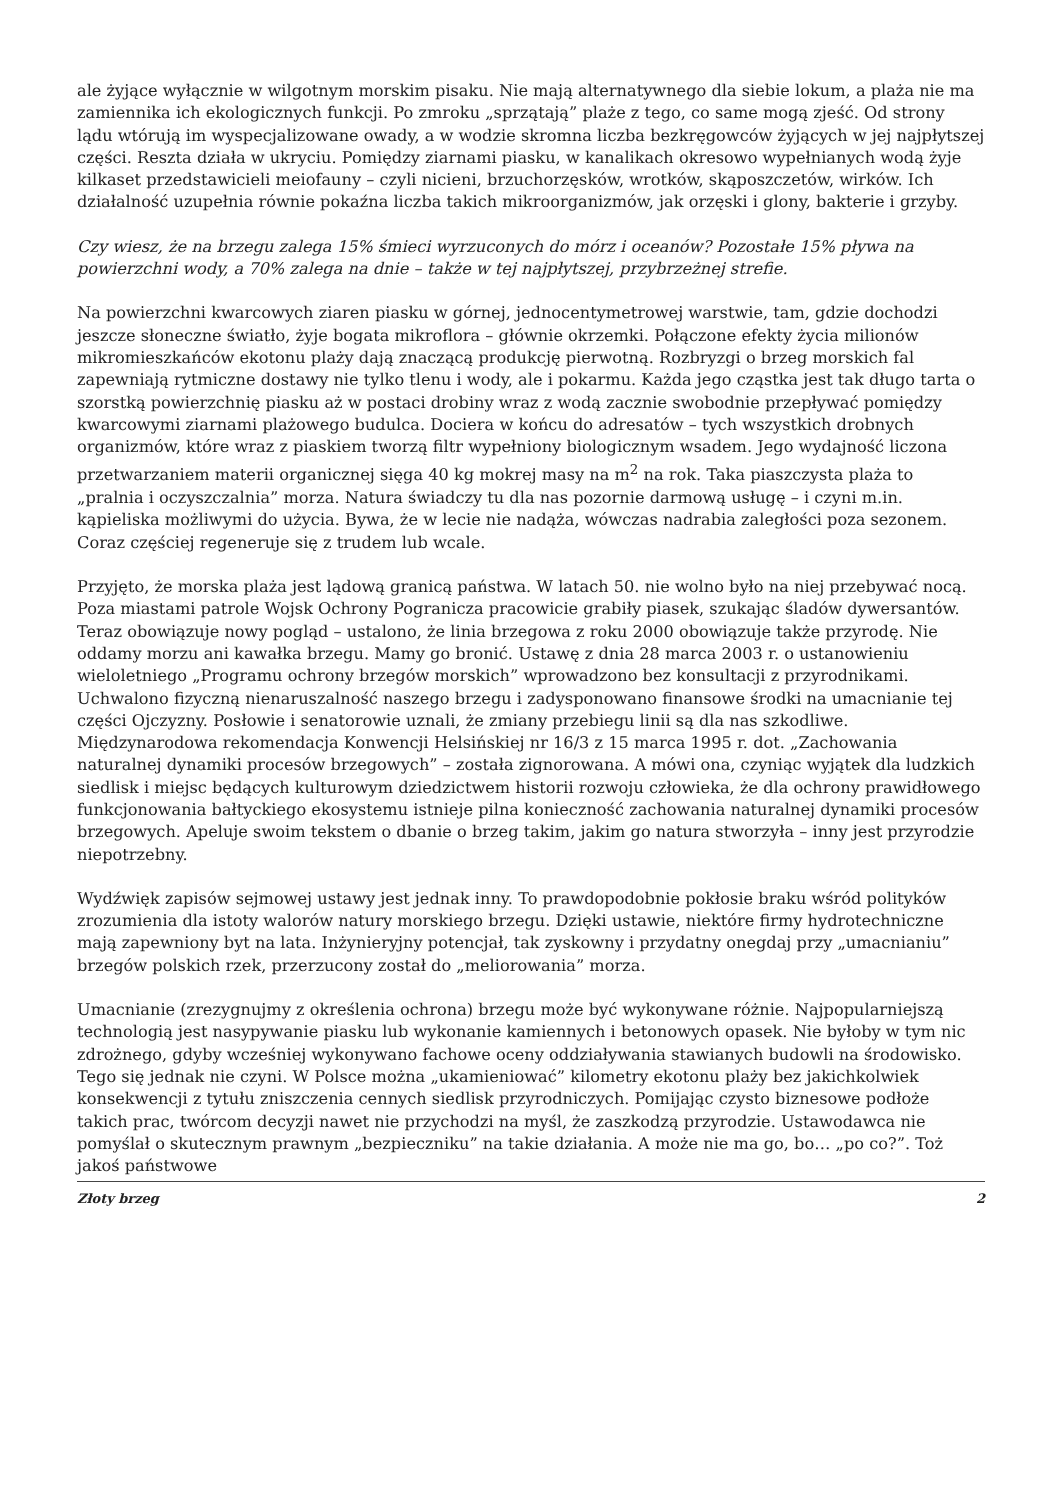ale żyjące wyłącznie w wilgotnym morskim pisaku. Nie mają alternatywnego dla siebie lokum, a plaża nie ma zamiennika ich ekologicznych funkcji. Po zmroku „sprzątają” plaże z tego, co same mogą zjeść. Od strony lądu wtórują im wyspecjalizowane owady, a w wodzie skromna liczba bezkręgowców żyjących w jej najpłytszej części. Reszta działa w ukryciu. Pomiędzy ziarnami piasku, w kanalikach okresowo wypełnianych wodą żyje kilkaset przedstawicieli meiofauny – czyli nicieni, brzuchorzęsków, wrotków, skąposzczetów, wirków. Ich działalność uzupełnia równie pokaźna liczba takich mikroorganizmów, jak orzęski i glony, bakterie i grzyby.
Czy wiesz, że na brzegu zalega 15% śmieci wyrzuconych do mórz i oceanów? Pozostałe 15% pływa na powierzchni wody, a 70% zalega na dnie – także w tej najpłytszej, przybrzeżnej strefie.
Na powierzchni kwarcowych ziaren piasku w górnej, jednocentymetrowej warstwie, tam, gdzie dochodzi jeszcze słoneczne światło, żyje bogata mikroflora – głównie okrzemki. Połączone efekty życia milionów mikromieszkańców ekotonu plaży dają znaczącą produkcję pierwotną. Rozbryzgi o brzeg morskich fal zapewniają rytmiczne dostawy nie tylko tlenu i wody, ale i pokarmu. Każda jego cząstka jest tak długo tarta o szorstką powierzchnię piasku aż w postaci drobiny wraz z wodą zacznie swobodnie przepływać pomiędzy kwarcowymi ziarnami plażowego budulca. Dociera w końcu do adresatów – tych wszystkich drobnych organizmów, które wraz z piaskiem tworzą filtr wypełniony biologicznym wsadem. Jego wydajność liczona przetwarzaniem materii organicznej sięga 40 kg mokrej masy na m<sup>2</sup> na rok. Taka piaszczysta plaża to „pralnia i oczyszczalnia” morza. Natura świadczy tu dla nas pozornie darmową usługę – i czyni m.in. kąpieliska możliwymi do użycia. Bywa, że w lecie nie nadąża, wówczas nadrabia zaległości poza sezonem. Coraz częściej regeneruje się z trudem lub wcale.
Przyjęto, że morska plaża jest lądową granicą państwa. W latach 50. nie wolno było na niej przebywać nocą. Poza miastami patrole Wojsk Ochrony Pogranicza pracowicie grabiły piasek, szukając śladów dywersantów. Teraz obowiązuje nowy pogląd – ustalono, że linia brzegowa z roku 2000 obowiązuje także przyrodę. Nie oddamy morzu ani kawałka brzegu. Mamy go bronić. Ustawę z dnia 28 marca 2003 r. o ustanowieniu wieloletniego „Programu ochrony brzegów morskich” wprowadzono bez konsultacji z przyrodnikami. Uchwalono fizyczną nienaruszalność naszego brzegu i zadysponowano finansowe środki na umacnianie tej części Ojczyzny. Posłowie i senatorowie uznali, że zmiany przebiegu linii są dla nas szkodliwe. Międzynarodowa rekomendacja Konwencji Helsińskiej nr 16/3 z 15 marca 1995 r. dot. „Zachowania naturalnej dynamiki procesów brzegowych” – została zignorowana. A mówi ona, czyniąc wyjątek dla ludzkich siedlisk i miejsc będących kulturowym dziedzictwem historii rozwoju człowieka, że dla ochrony prawidłowego funkcjonowania bałtyckiego ekosystemu istnieje pilna konieczność zachowania naturalnej dynamiki procesów brzegowych. Apeluje swoim tekstem o dbanie o brzeg takim, jakim go natura stworzyła – inny jest przyrodzie niepotrzebny.
Wydźwięk zapisów sejmowej ustawy jest jednak inny. To prawdopodobnie pokłosie braku wśród polityków zrozumienia dla istoty walorów natury morskiego brzegu. Dzięki ustawie, niektóre firmy hydrotechniczne mają zapewniony byt na lata. Inżynieryjny potencjał, tak zyskowny i przydatny onegdaj przy „umacnianiu” brzegów polskich rzek, przerzucony został do „meliorowania” morza.
Umacnianie (zrezygnujmy z określenia ochrona) brzegu może być wykonywane różnie. Najpopularniejszą technologią jest nasypywanie piasku lub wykonanie kamiennych i betonowych opasek. Nie byłoby w tym nic zdrożnego, gdyby wcześniej wykonywano fachowe oceny oddziaływania stawianych budowli na środowisko. Tego się jednak nie czyni. W Polsce można „ukamieniować” kilometry ekotonu plaży bez jakichkolwiek konsekwencji z tytułu zniszczenia cennych siedlisk przyrodniczych. Pomijając czysto biznesowe podłoże takich prac, twórcom decyzji nawet nie przychodzi na myśl, że zaszkodzą przyrodzie. Ustawodawca nie pomyślał o skutecznym prawnym „bezpieczniku” na takie działania. A może nie ma go, bo… „po co?”. Toż jakoś państwowe
Złoty brzeg 2